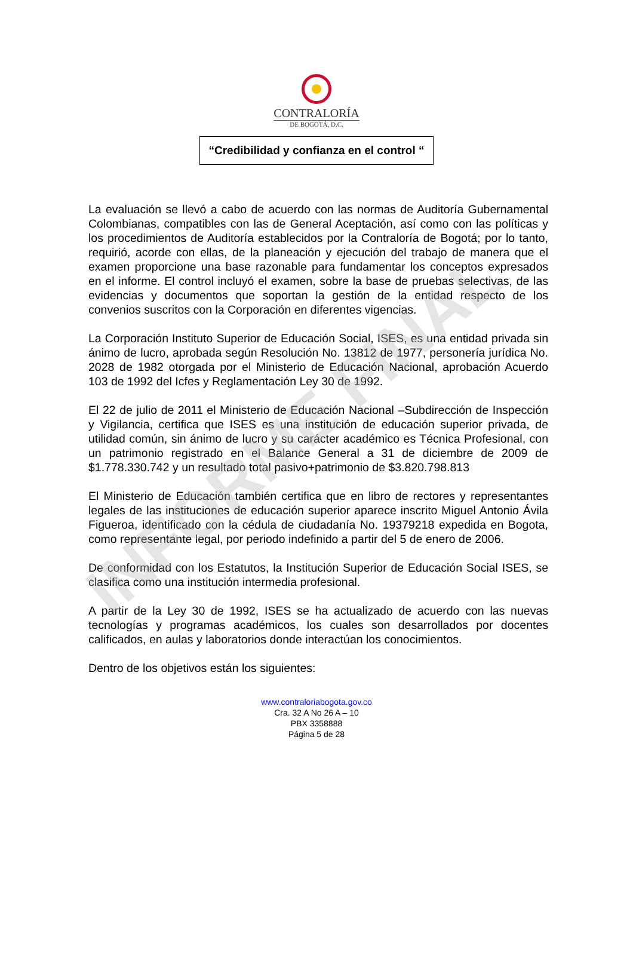INFORME FINAL
CONTRALORÍA
DE BOGOTÁ, D.C.
“Credibilidad y confianza en el control “
La evaluación se llevó a cabo de acuerdo con las normas de Auditoría Gubernamental Colombianas, compatibles con las de General Aceptación, así como con las políticas y los procedimientos de Auditoría establecidos por la Contraloría de Bogotá; por lo tanto, requirió, acorde con ellas, de la planeación y ejecución del trabajo de manera que el examen proporcione una base razonable para fundamentar los conceptos expresados en el informe. El control incluyó el examen, sobre la base de pruebas selectivas, de las evidencias y documentos que soportan la gestión de la entidad respecto de los convenios suscritos con la Corporación en diferentes vigencias.
La Corporación Instituto Superior de Educación Social, ISES, es una entidad privada sin ánimo de lucro, aprobada según Resolución No. 13812 de 1977, personería jurídica No. 2028 de 1982 otorgada por el Ministerio de Educación Nacional, aprobación Acuerdo 103 de 1992 del Icfes y Reglamentación Ley 30 de 1992.
El 22 de julio de 2011 el Ministerio de Educación Nacional –Subdirección de Inspección y Vigilancia, certifica que ISES es una institución de educación superior privada, de utilidad común, sin ánimo de lucro y su carácter académico es Técnica Profesional, con un patrimonio registrado en el Balance General a 31 de diciembre de 2009 de $1.778.330.742 y un resultado total pasivo+patrimonio de $3.820.798.813
El Ministerio de Educación también certifica que en libro de rectores y representantes legales de las instituciones de educación superior aparece inscrito Miguel Antonio Ávila Figueroa, identificado con la cédula de ciudadanía No. 19379218 expedida en Bogota, como representante legal, por periodo indefinido a partir del 5 de enero de 2006.
De conformidad con los Estatutos, la Institución Superior de Educación Social ISES, se clasifica como una institución intermedia profesional.
A partir de la Ley 30 de 1992, ISES se ha actualizado de acuerdo con las nuevas tecnologías y programas académicos, los cuales son desarrollados por docentes calificados, en aulas y laboratorios donde interactúan los conocimientos.
Dentro de los objetivos están los siguientes:
www.contraloriabogota.gov.co
Cra. 32 A No 26 A – 10
PBX 3358888
Página 5 de 28